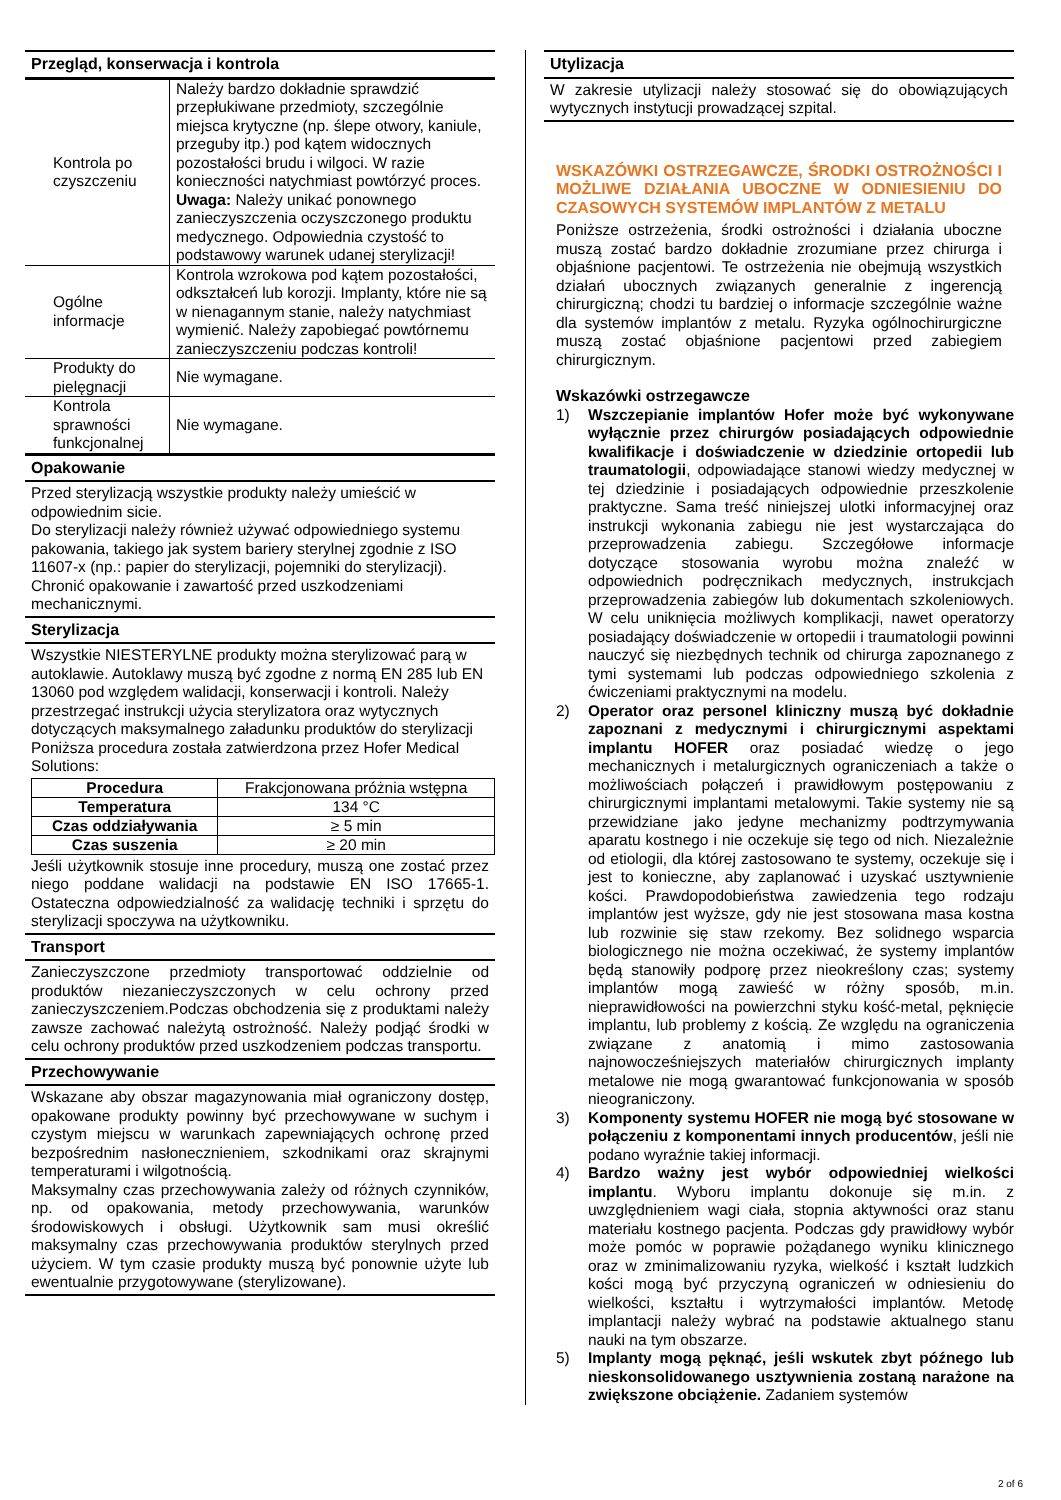Przegląd, konserwacja i kontrola
| Kontrola po czyszczeniu | Należy bardzo dokładnie sprawdzić przepłukiwane przedmioty, szczególnie miejsca krytyczne (np. ślepe otwory, kaniule, przeguby itp.) pod kątem widocznych pozostałości brudu i wilgoci. W razie konieczności natychmiast powtórzyć proces. Uwaga: Należy unikać ponownego zanieczyszczenia oczyszczonego produktu medycznego. Odpowiednia czystość to podstawowy warunek udanej sterylizacji! |
| Ogólne informacje | Kontrola wzrokowa pod kątem pozostałości, odkształceń lub korozji. Implanty, które nie są w nienagannym stanie, należy natychmiast wymienić. Należy zapobiegać powtórnemu zanieczyszczeniu podczas kontroli! |
| Produkty do pielęgnacji | Nie wymagane. |
| Kontrola sprawności funkcjonalnej | Nie wymagane. |
Opakowanie
Przed sterylizacją wszystkie produkty należy umieścić w odpowiednim sicie.
Do sterylizacji należy również używać odpowiedniego systemu pakowania, takiego jak system bariery sterylnej zgodnie z ISO 11607-x (np.: papier do sterylizacji, pojemniki do sterylizacji).
Chronić opakowanie i zawartość przed uszkodzeniami mechanicznymi.
Sterylizacja
Wszystkie NIESTERYLNE produkty można sterylizować parą w autoklawie. Autoklawy muszą być zgodne z normą EN 285 lub EN 13060 pod względem walidacji, konserwacji i kontroli. Należy przestrzegać instrukcji użycia sterylizatora oraz wytycznych dotyczących maksymalnego załadunku produktów do sterylizacji
Poniższa procedura została zatwierdzona przez Hofer Medical Solutions:
| Procedura | Frakcjonowana próżnia wstępna |
| Temperatura | 134 °C |
| Czas oddziaływania | ≥ 5 min |
| Czas suszenia | ≥ 20 min |
Jeśli użytkownik stosuje inne procedury, muszą one zostać przez niego poddane walidacji na podstawie EN ISO 17665-1. Ostateczna odpowiedzialność za walidację techniki i sprzętu do sterylizacji spoczywa na użytkowniku.
Transport
Zanieczyszczone przedmioty transportować oddzielnie od produktów niezanieczyszczonych w celu ochrony przed zanieczyszczeniem.Podczas obchodzenia się z produktami należy zawsze zachować należytą ostrożność. Należy podjąć środki w celu ochrony produktów przed uszkodzeniem podczas transportu.
Przechowywanie
Wskazane aby obszar magazynowania miał ograniczony dostęp, opakowane produkty powinny być przechowywane w suchym i czystym miejscu w warunkach zapewniających ochronę przed bezpośrednim nasłonecznieniem, szkodnikami oraz skrajnymi temperaturami i wilgotnością.
Maksymalny czas przechowywania zależy od różnych czynników, np. od opakowania, metody przechowywania, warunków środowiskowych i obsługi. Użytkownik sam musi określić maksymalny czas przechowywania produktów sterylnych przed użyciem. W tym czasie produkty muszą być ponownie użyte lub ewentualnie przygotowywane (sterylizowane).
Utylizacja
W zakresie utylizacji należy stosować się do obowiązujących wytycznych instytucji prowadzącej szpital.
WSKAZÓWKI OSTRZEGAWCZE, ŚRODKI OSTROŻNOŚCI I MOŻLIWE DZIAŁANIA UBOCZNE W ODNIESIENIU DO CZASOWYCH SYSTEMÓW IMPLANTÓW Z METALU
Poniższe ostrzeżenia, środki ostrożności i działania uboczne muszą zostać bardzo dokładnie zrozumiane przez chirurga i objaśnione pacjentowi. Te ostrzeżenia nie obejmują wszystkich działań ubocznych związanych generalnie z ingerencją chirurgiczną; chodzi tu bardziej o informacje szczególnie ważne dla systemów implantów z metalu. Ryzyka ogólnochirurgiczne muszą zostać objaśnione pacjentowi przed zabiegiem chirurgicznym.
Wskazówki ostrzegawcze
1) Wszczepianie implantów Hofer może być wykonywane wyłącznie przez chirurgów posiadających odpowiednie kwalifikacje i doświadczenie w dziedzinie ortopedii lub traumatologii, odpowiadające stanowi wiedzy medycznej w tej dziedzinie i posiadających odpowiednie przeszkolenie praktyczne. Sama treść niniejszej ulotki informacyjnej oraz instrukcji wykonania zabiegu nie jest wystarczająca do przeprowadzenia zabiegu. Szczegółowe informacje dotyczące stosowania wyrobu można znaleźć w odpowiednich podręcznikach medycznych, instrukcjach przeprowadzenia zabiegów lub dokumentach szkoleniowych. W celu uniknięcia możliwych komplikacji, nawet operatorzy posiadający doświadczenie w ortopedii i traumatologii powinni nauczyć się niezbędnych technik od chirurga zapoznanego z tymi systemami lub podczas odpowiedniego szkolenia z ćwiczeniami praktycznymi na modelu.
2) Operator oraz personel kliniczny muszą być dokładnie zapoznani z medycznymi i chirurgicznymi aspektami implantu HOFER oraz posiadać wiedzę o jego mechanicznych i metalurgicznych ograniczeniach a także o możliwościach połączeń i prawidłowym postępowaniu z chirurgicznymi implantami metalowymi. Takie systemy nie są przewidziane jako jedyne mechanizmy podtrzymywania aparatu kostnego i nie oczekuje się tego od nich. Niezależnie od etiologii, dla której zastosowano te systemy, oczekuje się i jest to konieczne, aby zaplanować i uzyskać usztywnienie kości. Prawdopodobieństwa zawiedzenia tego rodzaju implantów jest wyższe, gdy nie jest stosowana masa kostna lub rozwinie się staw rzekomy. Bez solidnego wsparcia biologicznego nie można oczekiwać, że systemy implantów będą stanowiły podporę przez nieokreślony czas; systemy implantów mogą zawieść w różny sposób, m.in. nieprawidłowości na powierzchni styku kość-metal, pęknięcie implantu, lub problemy z kością. Ze względu na ograniczenia związane z anatomią i mimo zastosowania najnowocześniejszych materiałów chirurgicznych implanty metalowe nie mogą gwarantować funkcjonowania w sposób nieograniczony.
3) Komponenty systemu HOFER nie mogą być stosowane w połączeniu z komponentami innych producentów, jeśli nie podano wyraźnie takiej informacji.
4) Bardzo ważny jest wybór odpowiedniej wielkości implantu. Wyboru implantu dokonuje się m.in. z uwzględnieniem wagi ciała, stopnia aktywności oraz stanu materiału kostnego pacjenta. Podczas gdy prawidłowy wybór może pomóc w poprawie pożądanego wyniku klinicznego oraz w zminimalizowaniu ryzyka, wielkość i kształt ludzkich kości mogą być przyczyną ograniczeń w odniesieniu do wielkości, kształtu i wytrzymałości implantów. Metodę implantacji należy wybrać na podstawie aktualnego stanu nauki na tym obszarze.
5) Implanty mogą pęknąć, jeśli wskutek zbyt późnego lub nieskonsolidowanego usztywnienia zostaną narażone na zwiększone obciążenie. Zadaniem systemów
2 of 6